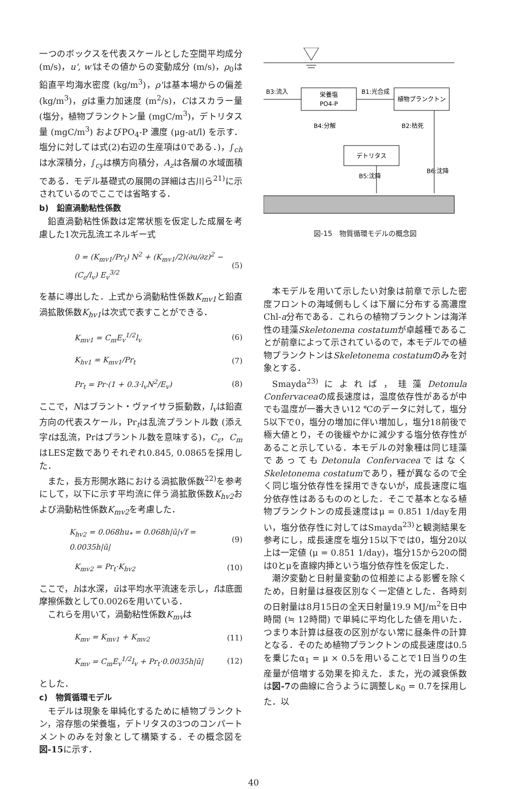一つのボックスを代表スケールとした空間平均成分 (m/s)，u', w'はその値からの変動成分 (m/s)，ρ<sub>0</sub>は鉛直平均海水密度 (kg/m<sup>3</sup>)，ρ'は基本場からの偏差 (kg/m<sup>3</sup>)，gは重力加速度 (m<sup>2</sup>/s)，Cはスカラー量 (塩分，植物プランクトン量 (mgC/m<sup>3</sup>)，デトリタス量 (mgC/m<sup>3</sup>) およびPO<sub>4</sub>-P 濃度 (μg-at/l) を示す．塩分に対しては式(2)右辺の生産項は0である．)，∫<sub>ch</sub>は水深積分，∫<sub>cy</sub>は横方向積分，A<sub>z</sub>は各層の水域面積である．モデル基礎式の展開の詳細は古川ら<sup>21)</sup>に示されているのでここでは省略する．
b)　鉛直渦動粘性係数
鉛直渦動粘性係数は定常状態を仮定した成層を考慮した1次元乱流エネルギー式
0 = (K<sub>mv1</sub>/Pr<sub>t</sub>) N<sup>2</sup> + (K<sub>mv1</sub>/2)(∂u/∂z)<sup>2</sup> − (C<sub>ε</sub>/l<sub>v</sub>) E<sub>v</sub><sup>3/2</sup> (5)
を基に導出した．上式から渦動粘性係数K<sub>mv1</sub>と鉛直渦拡散係数K<sub>hv1</sub>は次式で表すことができる．
K<sub>mv1</sub> = C<sub>m</sub>E<sub>v</sub><sup>1/2</sup>l<sub>v</sub> (6)
K<sub>hv1</sub> = K<sub>mv1</sub>/Pr<sub>t</sub> (7)
Pr<sub>t</sub> = Pr·(1 + 0.3·l<sub>v</sub>N<sup>2</sup>/E<sub>v</sub>) (8)
ここで，Nはブラント・ヴァイサラ振動数，l<sub>v</sub>は鉛直方向の代表スケール，Pr<sub>t</sub>は乱流プラントル数 (添え字tは乱流，Prはプラントル数を意味する)，C<sub>ε</sub>，C<sub>m</sub>はLES定数でありそれぞれ0.845, 0.0865を採用した．
また，長方形開水路における渦拡散係数<sup>22)</sup>を参考にして，以下に示す平均流に伴う渦拡散係数K<sub>hv2</sub>および渦動粘性係数K<sub>mv2</sub>を考慮した．
K<sub>hv2</sub> = 0.068hu<sub>*</sub> = 0.068h|ū|√f = 0.0035h|ū| (9)
K<sub>mv2</sub> = Pr<sub>t</sub>·K<sub>hv2</sub> (10)
ここで，hは水深，ūは平均水平流速を示し，fは底面摩擦係数として0.0026を用いている．
これらを用いて，渦動粘性係数K<sub>mv</sub>は
K<sub>mv</sub> = K<sub>mv1</sub> + K<sub>mv2</sub> (11)
K<sub>mv</sub> = C<sub>m</sub>E<sub>v</sub><sup>1/2</sup>l<sub>v</sub> + Pr<sub>t</sub>·0.0035h|ū| (12)
とした．
c)　物質循環モデル
モデルは現象を単純化するために植物プランクトン，溶存態の栄養塩，デトリタスの3つのコンパートメントのみを対象として構築する．その概念図を図-15に示す．
栄養塩
PO4-P
植物プランクトン
デトリタス
B3:流入
B1:光合成
B4:分解
B2:枯死
B5:沈降
B6:沈降
図-15　物質循環モデルの概念図
本モデルを用いて示したい対象は前章で示した密度フロントの海域側もしくは下層に分布する高濃度Chl-a分布である．これらの植物プランクトンは海洋性の珪藻Skeletonema costatumが卓越種であることが前章によって示されているので，本モデルでの植物プランクトンはSkeletonema costatumのみを対象とする．
Smayda<sup>23)</sup>によれば，珪藻Detonula Confervaceaの成長速度は，温度依存性があるが中でも温度が一番大きい12 ℃のデータに対して，塩分5以下で0，塩分の増加に伴い増加し，塩分18前後で極大値とり，その後緩やかに減少する塩分依存性があること示している．本モデルの対象種は同じ珪藻であってもDetonula ConfervaceaではなくSkeletonema costatumであり，種が異なるので全く同じ塩分依存性を採用できないが，成長速度に塩分依存性はあるもののとした．そこで基本となる植物プランクトンの成長速度はμ = 0.851 1/dayを用い，塩分依存性に対してはSmayda<sup>23)</sup>と観測結果を参考にし，成長速度を塩分15以下では0，塩分20以上は一定値 (μ = 0.851 1/day)，塩分15から20の間は0とμを直線内挿という塩分依存性を仮定した．
潮汐変動と日射量変動の位相差による影響を除くため，日射量は昼夜区別なく一定値とした．各時刻の日射量は8月15日の全天日射量19.9 MJ/m<sup>2</sup>を日中時間 (≒ 12時間) で単純に平均化した値を用いた．つまり本計算は昼夜の区別がない常に昼条件の計算となる．そのため植物プランクトンの成長速度は0.5を乗じたα<sub>1</sub> = μ × 0.5を用いることで1日当りの生産量が倍増する効果を抑えた．また，光の減衰係数は図-7の曲線に合うように調整しκ<sub>0</sub> = 0.7を採用した．以
40